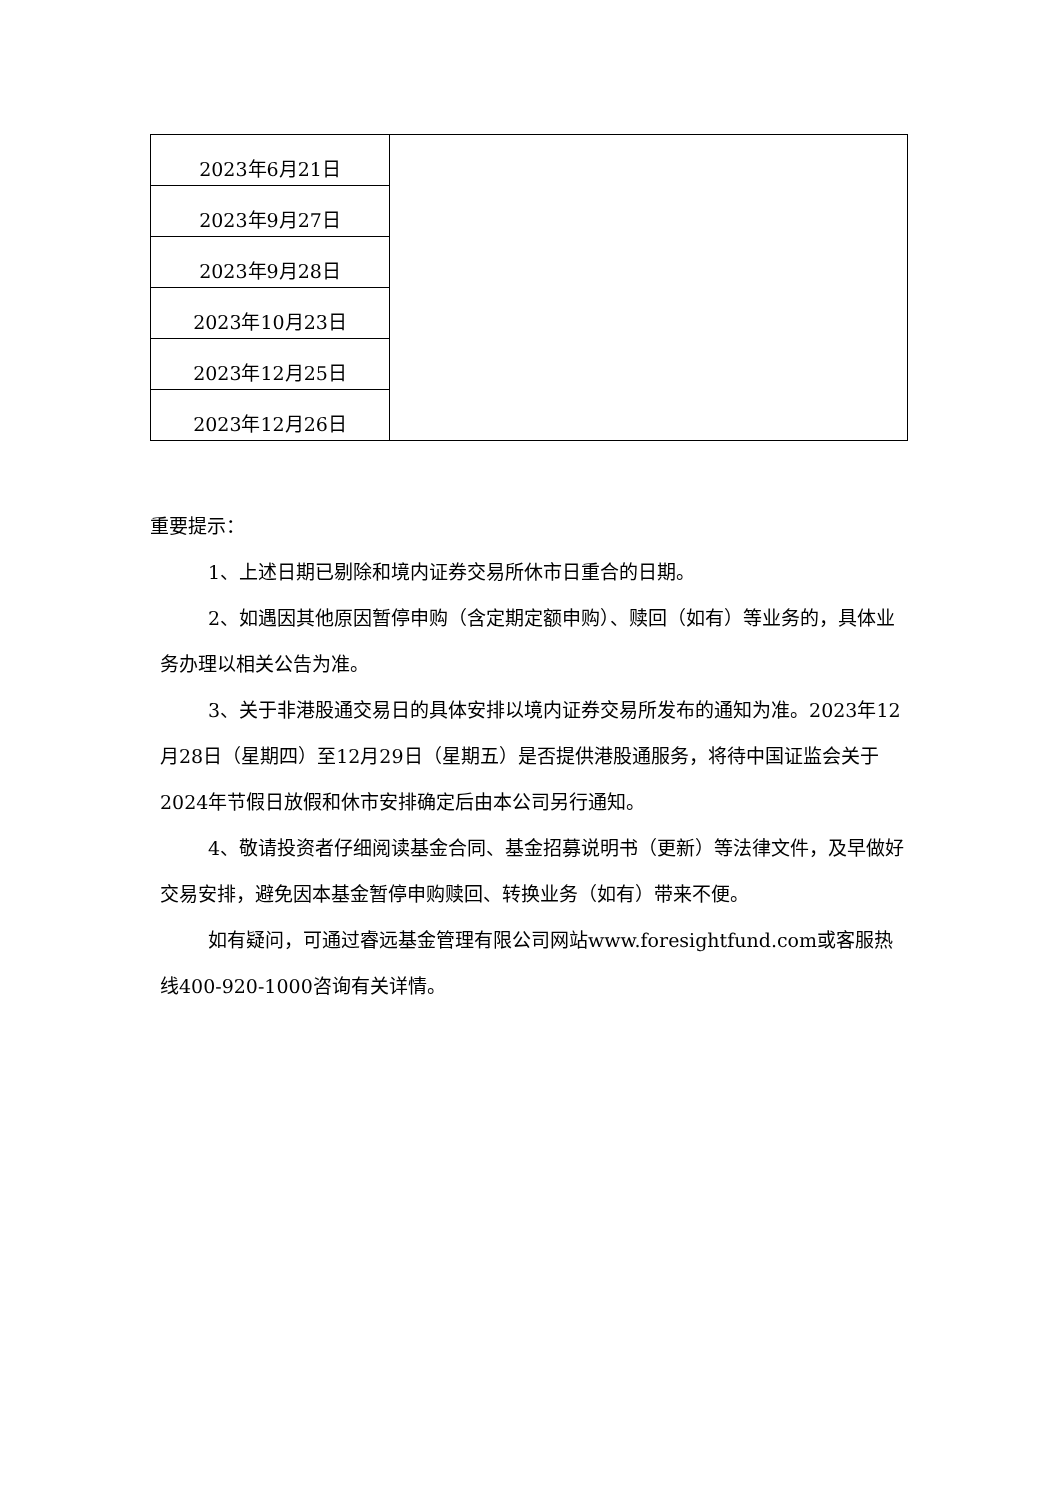| 2023年6月21日 | |
| 2023年9月27日 | |
| 2023年9月28日 | |
| 2023年10月23日 | |
| 2023年12月25日 | |
| 2023年12月26日 | |
重要提示：
1、上述日期已剔除和境内证券交易所休市日重合的日期。
2、如遇因其他原因暂停申购（含定期定额申购）、赎回（如有）等业务的，具体业务办理以相关公告为准。
3、关于非港股通交易日的具体安排以境内证券交易所发布的通知为准。2023年12月28日（星期四）至12月29日（星期五）是否提供港股通服务，将待中国证监会关于2024年节假日放假和休市安排确定后由本公司另行通知。
4、敬请投资者仔细阅读基金合同、基金招募说明书（更新）等法律文件，及早做好交易安排，避免因本基金暂停申购赎回、转换业务（如有）带来不便。
如有疑问，可通过睿远基金管理有限公司网站www.foresightfund.com或客服热线400-920-1000咨询有关详情。